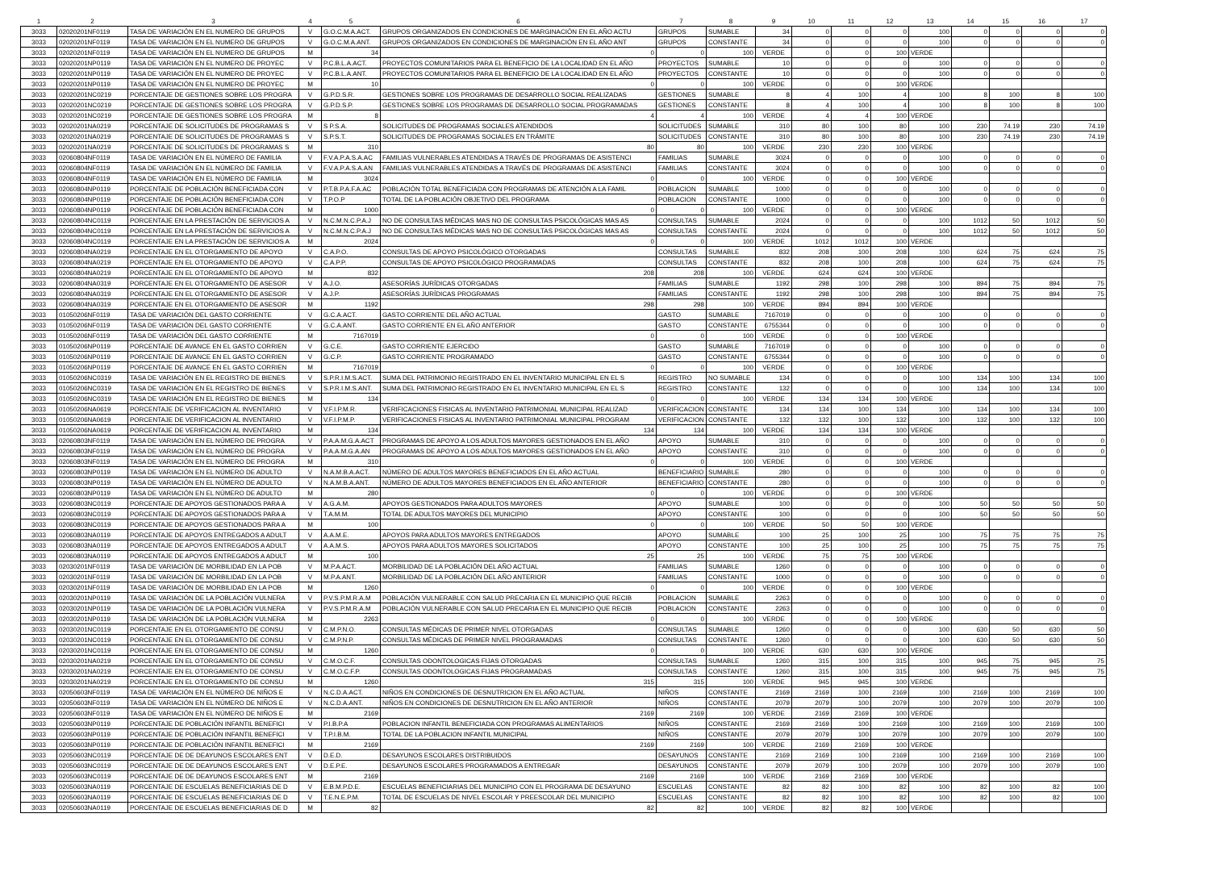| 1 | 2 | 3 | 4 | 5 | 6 | 7 | 8 | 9 | 10 | 11 | 12 | 13 | 14 | 15 | 16 | 17 |
| --- | --- | --- | --- | --- | --- | --- | --- | --- | --- | --- | --- | --- | --- | --- | --- | --- |
| 3033 | 02020201NF0119 | TASA DE VARIACIÓN EN EL NUMERO DE GRUPOS | V | G.O.C.M.A.ACT. | GRUPOS ORGANIZADOS EN CONDICIONES DE MARGINACIÓN EN EL AÑO ACTU | GRUPOS | SUMABLE | 34 | 0 | 0 | 0 | 100 | 0 | 0 | 0 | 0 |
| 3033 | 02020201NF0119 | TASA DE VARIACIÓN EN EL NUMERO DE GRUPOS | V | G.O.C.M.A.ANT. | GRUPOS ORGANIZADOS EN CONDICIONES DE MARGINACIÓN EN EL AÑO ANT | GRUPOS | CONSTANTE | 34 | 0 | 0 | 0 | 100 | 0 | 0 | 0 | 0 |
| 3033 | 02020201NF0119 | TASA DE VARIACIÓN EN EL NUMERO DE GRUPOS | M | 34 | 0 | 0 | 100 | VERDE | 0 | 0 | 100 | VERDE | | | | |
| 3033 | 02020201NP0119 | TASA DE VARIACIÓN EN EL NUMERO DE PROYEC | V | P.C.B.L.A.ACT. | PROYECTOS COMUNITARIOS PARA EL BENEFICIO DE LA LOCALIDAD EN EL AÑO | PROYECTOS | SUMABLE | 10 | 0 | 0 | 0 | 100 | 0 | 0 | 0 | 0 |
| 3033 | 02020201NP0119 | TASA DE VARIACIÓN EN EL NUMERO DE PROYEC | V | P.C.B.L.A.ANT. | PROYECTOS COMUNITARIOS PARA EL BENEFICIO DE LA LOCALIDAD EN EL AÑO | PROYECTOS | CONSTANTE | 10 | 0 | 0 | 0 | 100 | 0 | 0 | 0 | 0 |
| 3033 | 02020201NP0119 | TASA DE VARIACIÓN EN EL NUMERO DE PROYEC | M | 10 | 0 | 0 | 100 | VERDE | 0 | 0 | 100 | VERDE | | | | |
| 3033 | 02020201NC0219 | PORCENTAJE DE GESTIONES SOBRE LOS PROGRA | V | G.P.D.S.R. | GESTIONES SOBRE LOS PROGRAMAS DE DESARROLLO SOCIAL REALIZADAS | GESTIONES | SUMABLE | 8 | 4 | 100 | 4 | 100 | 8 | 100 | 8 | 100 |
| 3033 | 02020201NC0219 | PORCENTAJE DE GESTIONES SOBRE LOS PROGRA | V | G.P.D.S.P. | GESTIONES SOBRE LOS PROGRAMAS DE DESARROLLO SOCIAL PROGRAMADAS | GESTIONES | CONSTANTE | 8 | 4 | 100 | 4 | 100 | 8 | 100 | 8 | 100 |
| 3033 | 02020201NC0219 | PORCENTAJE DE GESTIONES SOBRE LOS PROGRA | M | 8 | 4 | 4 | 100 | VERDE | 4 | 4 | 100 | VERDE | | | | |
| 3033 | 02020201NA0219 | PORCENTAJE DE SOLICITUDES DE PROGRAMAS S | V | S P.S.A. | SOLICITUDES DE PROGRAMAS SOCIALES ATENDIDOS | SOLICITUDES | SUMABLE | 310 | 80 | 100 | 80 | 100 | 230 | 74.19 | 230 | 74.19 |
| 3033 | 02020201NA0219 | PORCENTAJE DE SOLICITUDES DE PROGRAMAS S | V | S.P.S.T. | SOLICITUDES DE PROGRAMAS SOCIALES EN TRÁMITE | SOLICITUDES | CONSTANTE | 310 | 80 | 100 | 80 | 100 | 230 | 74.19 | 230 | 74.19 |
| 3033 | 02020201NA0219 | PORCENTAJE DE SOLICITUDES DE PROGRAMAS S | M | 310 | 80 | 80 | 100 | VERDE | 230 | 230 | 100 | VERDE | | | | |
| 3033 | 02060804NF0119 | TASA DE VARIACIÓN EN EL NÚMERO DE FAMILIA | V | F.V.A.P.A.S.A.AC | FAMILIAS VULNERABLES ATENDIDAS A TRAVÉS DE PROGRAMAS DE ASISTENCI | FAMILIAS | SUMABLE | 3024 | 0 | 0 | 0 | 100 | 0 | 0 | 0 | 0 |
| 3033 | 02060804NF0119 | TASA DE VARIACIÓN EN EL NÚMERO DE FAMILIA | V | F.V.A.P.A.S.A.AN | FAMILIAS VULNERABLES ATENDIDAS A TRAVÉS DE PROGRAMAS DE ASISTENCI | FAMILIAS | CONSTANTE | 3024 | 0 | 0 | 0 | 100 | 0 | 0 | 0 | 0 |
| 3033 | 02060804NF0119 | TASA DE VARIACIÓN EN EL NÚMERO DE FAMILIA | M | 3024 | 0 | 0 | 100 | VERDE | 0 | 0 | 100 | VERDE | | | | |
| 3033 | 02060804NP0119 | PORCENTAJE DE POBLACIÓN BENEFICIADA CON | V | P.T.B.P.A.F.A.AC | POBLACIÓN TOTAL BENEFICIADA CON PROGRAMAS DE ATENCIÓN A LA FAMIL | POBLACION | SUMABLE | 1000 | 0 | 0 | 0 | 100 | 0 | 0 | 0 | 0 |
| 3033 | 02060804NP0119 | PORCENTAJE DE POBLACIÓN BENEFICIADA CON | V | T.P.O.P | TOTAL DE LA POBLACIÓN OBJETIVO DEL PROGRAMA | POBLACION | CONSTANTE | 1000 | 0 | 0 | 0 | 100 | 0 | 0 | 0 | 0 |
| 3033 | 02060804NP0119 | PORCENTAJE DE POBLACIÓN BENEFICIADA CON | M | 1000 | 0 | 0 | 100 | VERDE | 0 | 0 | 100 | VERDE | | | | |
| 3033 | 02060804NC0119 | PORCENTAJE EN LA PRESTACIÓN DE SERVICIOS A | V | N.C.M.N.C.P.A.J | NO DE CONSULTAS MÉDICAS MAS NO DE CONSULTAS PSICOLÓGICAS MAS AS | CONSULTAS | SUMABLE | 2024 | 0 | 0 | 0 | 100 | 1012 | 50 | 1012 | 50 |
| 3033 | 02060804NC0119 | PORCENTAJE EN LA PRESTACIÓN DE SERVICIOS A | V | N.C.M.N.C.P.A.J | NO DE CONSULTAS MÉDICAS MAS NO DE CONSULTAS PSICOLÓGICAS MAS AS | CONSULTAS | CONSTANTE | 2024 | 0 | 0 | 0 | 100 | 1012 | 50 | 1012 | 50 |
| 3033 | 02060804NC0119 | PORCENTAJE EN LA PRESTACIÓN DE SERVICIOS A | M | 2024 | 0 | 0 | 100 | VERDE | 1012 | 1012 | 100 | VERDE | | | | |
| 3033 | 02060804NA0219 | PORCENTAJE EN EL OTORGAMIENTO DE APOYO | V | C.A.P.O. | CONSULTAS DE APOYO PSICOLÓGICO OTORGADAS | CONSULTAS | SUMABLE | 832 | 208 | 100 | 208 | 100 | 624 | 75 | 624 | 75 |
| 3033 | 02060804NA0219 | PORCENTAJE EN EL OTORGAMIENTO DE APOYO | V | C.A.P.P. | CONSULTAS DE APOYO PSICOLÓGICO PROGRAMADAS | CONSULTAS | CONSTANTE | 832 | 208 | 100 | 208 | 100 | 624 | 75 | 624 | 75 |
| 3033 | 02060804NA0219 | PORCENTAJE EN EL OTORGAMIENTO DE APOYO | M | 832 | 208 | 208 | 100 | VERDE | 624 | 624 | 100 | VERDE | | | | |
| 3033 | 02060804NA0319 | PORCENTAJE EN EL OTORGAMIENTO DE ASESOR | V | A.J.O. | ASESORÍAS JURÍDICAS OTORGADAS | FAMILIAS | SUMABLE | 1192 | 298 | 100 | 298 | 100 | 894 | 75 | 894 | 75 |
| 3033 | 02060804NA0319 | PORCENTAJE EN EL OTORGAMIENTO DE ASESOR | V | A.J.P. | ASESORÍAS JURÍDICAS PROGRAMAS | FAMILIAS | CONSTANTE | 1192 | 298 | 100 | 298 | 100 | 894 | 75 | 894 | 75 |
| 3033 | 02060804NA0319 | PORCENTAJE EN EL OTORGAMIENTO DE ASESOR | M | 1192 | 298 | 298 | 100 | VERDE | 894 | 894 | 100 | VERDE | | | | |
| 3033 | 01050206NF0119 | TASA DE VARIACIÓN DEL GASTO CORRIENTE | V | G.C.A.ACT. | GASTO CORRIENTE DEL AÑO ACTUAL | GASTO | SUMABLE | 7167019 | 0 | 0 | 0 | 100 | 0 | 0 | 0 | 0 |
| 3033 | 01050206NF0119 | TASA DE VARIACIÓN DEL GASTO CORRIENTE | V | G.C.A.ANT. | GASTO CORRIENTE EN EL AÑO ANTERIOR | GASTO | CONSTANTE | 6755344 | 0 | 0 | 0 | 100 | 0 | 0 | 0 | 0 |
| 3033 | 01050206NF0119 | TASA DE VARIACIÓN DEL GASTO CORRIENTE | M | 7167019 | 0 | 0 | 100 | VERDE | 0 | 0 | 100 | VERDE | | | | |
| 3033 | 01050206NP0119 | PORCENTAJE DE AVANCE EN EL GASTO CORRIEN | V | G.C.E. | GASTO CORRIENTE EJERCIDO | GASTO | SUMABLE | 7167019 | 0 | 0 | 0 | 100 | 0 | 0 | 0 | 0 |
| 3033 | 01050206NP0119 | PORCENTAJE DE AVANCE EN EL GASTO CORRIEN | V | G.C.P. | GASTO CORRIENTE PROGRAMADO | GASTO | CONSTANTE | 6755344 | 0 | 0 | 0 | 100 | 0 | 0 | 0 | 0 |
| 3033 | 01050206NP0119 | PORCENTAJE DE AVANCE EN EL GASTO CORRIEN | M | 7167019 | 0 | 0 | 100 | VERDE | 0 | 0 | 100 | VERDE | | | | |
| 3033 | 01050206NC0319 | TASA DE VARIACIÓN EN EL REGISTRO DE BIENES | V | S.P.R.I.M.S.ACT. | SUMA DEL PATRIMONIO REGISTRADO EN EL INVENTARIO MUNICIPAL EN EL S | REGISTRO | NO SUMABLE | 134 | 0 | 0 | 0 | 100 | 134 | 100 | 134 | 100 |
| 3033 | 01050206NC0319 | TASA DE VARIACIÓN EN EL REGISTRO DE BIENES | V | S.P.R.I.M.S.ANT. | SUMA DEL PATRIMONIO REGISTRADO EN EL INVENTARIO MUNICIPAL EN EL S | REGISTRO | CONSTANTE | 132 | 0 | 0 | 0 | 100 | 134 | 100 | 134 | 100 |
| 3033 | 01050206NC0319 | TASA DE VARIACIÓN EN EL REGISTRO DE BIENES | M | 134 | 0 | 0 | 100 | VERDE | 134 | 134 | 100 | VERDE | | | | |
| 3033 | 01050206NA0619 | PORCENTAJE DE VERIFICACION AL INVENTARIO | V | V.F.I.P.M.R. | VERIFICACIONES FISICAS AL INVENTARIO PATRIMONIAL MUNICIPAL REALIZAD | VERIFICACION | CONSTANTE | 134 | 134 | 100 | 134 | 100 | 134 | 100 | 134 | 100 |
| 3033 | 01050206NA0619 | PORCENTAJE DE VERIFICACION AL INVENTARIO | V | V.F.I.P.M.P. | VERIFICACIONES FISICAS AL INVENTARIO PATRIMONIAL MUNICIPAL PROGRAM | VERIFICACION | CONSTANTE | 132 | 132 | 100 | 132 | 100 | 132 | 100 | 132 | 100 |
| 3033 | 01050206NA0619 | PORCENTAJE DE VERIFICACION AL INVENTARIO | M | 134 | 134 | 134 | 100 | VERDE | 134 | 134 | 100 | VERDE | | | | |
| 3033 | 02060803NF0119 | TASA DE VARIACIÓN EN EL NÚMERO DE PROGRA | V | P.A.A.M.G.A.ACT | PROGRAMAS DE APOYO A LOS ADULTOS MAYORES GESTIONADOS EN EL AÑO | APOYO | SUMABLE | 310 | 0 | 0 | 0 | 100 | 0 | 0 | 0 | 0 |
| 3033 | 02060803NF0119 | TASA DE VARIACIÓN EN EL NÚMERO DE PROGRA | V | P.A.A.M.G.A.AN | PROGRAMAS DE APOYO A LOS ADULTOS MAYORES GESTIONADOS EN EL AÑO | APOYO | CONSTANTE | 310 | 0 | 0 | 0 | 100 | 0 | 0 | 0 | 0 |
| 3033 | 02060803NF0119 | TASA DE VARIACIÓN EN EL NÚMERO DE PROGRA | M | 310 | 0 | 0 | 100 | VERDE | 0 | 0 | 100 | VERDE | | | | |
| 3033 | 02060803NP0119 | TASA DE VARIACIÓN EN EL NÚMERO DE ADULTO | V | N.A.M.B.A.ACT. | NÚMERO DE ADULTOS MAYORES BENEFICIADOS EN EL AÑO ACTUAL | BENEFICIARIO | SUMABLE | 280 | 0 | 0 | 0 | 100 | 0 | 0 | 0 | 0 |
| 3033 | 02060803NP0119 | TASA DE VARIACIÓN EN EL NÚMERO DE ADULTO | V | N.A.M.B.A.ANT. | NÚMERO DE ADULTOS MAYORES BENEFICIADOS EN EL AÑO ANTERIOR | BENEFICIARIO | CONSTANTE | 280 | 0 | 0 | 0 | 100 | 0 | 0 | 0 | 0 |
| 3033 | 02060803NP0119 | TASA DE VARIACIÓN EN EL NÚMERO DE ADULTO | M | 280 | 0 | 0 | 100 | VERDE | 0 | 0 | 100 | VERDE | | | | |
| 3033 | 02060803NC0119 | PORCENTAJE DE APOYOS GESTIONADOS PARA A | V | A.G.A.M. | APOYOS GESTIONADOS PARA ADULTOS MAYORES | APOYO | SUMABLE | 100 | 0 | 0 | 0 | 100 | 50 | 50 | 50 | 50 |
| 3033 | 02060803NC0119 | PORCENTAJE DE APOYOS GESTIONADOS PARA A | V | T.A.M.M. | TOTAL DE ADULTOS MAYORES DEL MUNICIPIO | APOYO | CONSTANTE | 100 | 0 | 0 | 0 | 100 | 50 | 50 | 50 | 50 |
| 3033 | 02060803NC0119 | PORCENTAJE DE APOYOS GESTIONADOS PARA A | M | 100 | 0 | 0 | 100 | VERDE | 50 | 50 | 100 | VERDE | | | | |
| 3033 | 02060803NA0119 | PORCENTAJE DE APOYOS ENTREGADOS A ADULT | V | A.A.M.E. | APOYOS PARA ADULTOS MAYORES ENTREGADOS | APOYO | SUMABLE | 100 | 25 | 100 | 25 | 100 | 75 | 75 | 75 | 75 |
| 3033 | 02060803NA0119 | PORCENTAJE DE APOYOS ENTREGADOS A ADULT | V | A.A.M.S. | APOYOS PARA ADULTOS MAYORES SOLICITADOS | APOYO | CONSTANTE | 100 | 25 | 100 | 25 | 100 | 75 | 75 | 75 | 75 |
| 3033 | 02060803NA0119 | PORCENTAJE DE APOYOS ENTREGADOS A ADULT | M | 100 | 25 | 25 | 100 | VERDE | 75 | 75 | 100 | VERDE | | | | |
| 3033 | 02030201NF0119 | TASA DE VARIACIÓN DE MORBILIDAD EN LA POB | V | M.P.A.ACT. | MORBILIDAD DE LA POBLACIÓN DEL AÑO ACTUAL | FAMILIAS | SUMABLE | 1260 | 0 | 0 | 0 | 100 | 0 | 0 | 0 | 0 |
| 3033 | 02030201NF0119 | TASA DE VARIACIÓN DE MORBILIDAD EN LA POB | V | M.P.A.ANT. | MORBILIDAD DE LA POBLACIÓN DEL AÑO ANTERIOR | FAMILIAS | CONSTANTE | 1000 | 0 | 0 | 0 | 100 | 0 | 0 | 0 | 0 |
| 3033 | 02030201NF0119 | TASA DE VARIACIÓN DE MORBILIDAD EN LA POB | M | 1260 | 0 | 0 | 100 | VERDE | 0 | 0 | 100 | VERDE | | | | |
| 3033 | 02030201NP0119 | TASA DE VARIACIÓN DE LA POBLACIÓN VULNERA | V | P.V.S.P.M.R.A.M | POBLACIÓN VULNERABLE CON SALUD PRECARIA EN EL MUNICIPIO QUE RECIB | POBLACION | SUMABLE | 2263 | 0 | 0 | 0 | 100 | 0 | 0 | 0 | 0 |
| 3033 | 02030201NP0119 | TASA DE VARIACIÓN DE LA POBLACIÓN VULNERA | V | P.V.S.P.M.R.A.M | POBLACIÓN VULNERABLE CON SALUD PRECARIA EN EL MUNICIPIO QUE RECIB | POBLACION | CONSTANTE | 2263 | 0 | 0 | 0 | 100 | 0 | 0 | 0 | 0 |
| 3033 | 02030201NP0119 | TASA DE VARIACIÓN DE LA POBLACIÓN VULNERA | M | 2263 | 0 | 0 | 100 | VERDE | 0 | 0 | 100 | VERDE | | | | |
| 3033 | 02030201NC0119 | PORCENTAJE EN EL OTORGAMIENTO DE CONSU | V | C.M.P.N.O. | CONSULTAS MÉDICAS DE PRIMER NIVEL OTORGADAS | CONSULTAS | SUMABLE | 1260 | 0 | 0 | 0 | 100 | 630 | 50 | 630 | 50 |
| 3033 | 02030201NC0119 | PORCENTAJE EN EL OTORGAMIENTO DE CONSU | V | C.M.P.N.P. | CONSULTAS MÉDICAS DE PRIMER NIVEL PROGRAMADAS | CONSULTAS | CONSTANTE | 1260 | 0 | 0 | 0 | 100 | 630 | 50 | 630 | 50 |
| 3033 | 02030201NC0119 | PORCENTAJE EN EL OTORGAMIENTO DE CONSU | M | 1260 | 0 | 0 | 100 | VERDE | 630 | 630 | 100 | VERDE | | | | |
| 3033 | 02030201NA0219 | PORCENTAJE EN EL OTORGAMIENTO DE CONSU | V | C.M.O.C.F. | CONSULTAS ODONTOLOGICAS FIJAS OTORGADAS | CONSULTAS | SUMABLE | 1260 | 315 | 100 | 315 | 100 | 945 | 75 | 945 | 75 |
| 3033 | 02030201NA0219 | PORCENTAJE EN EL OTORGAMIENTO DE CONSU | V | C.M.O.C.F.P. | CONSULTAS ODONTOLOGICAS FIJAS PROGRAMADAS | CONSULTAS | CONSTANTE | 1260 | 315 | 100 | 315 | 100 | 945 | 75 | 945 | 75 |
| 3033 | 02030201NA0219 | PORCENTAJE EN EL OTORGAMIENTO DE CONSU | M | 1260 | 315 | 315 | 100 | VERDE | 945 | 945 | 100 | VERDE | | | | |
| 3033 | 02050603NF0119 | TASA DE VARIACIÓN EN EL NÚMERO DE NIÑOS E | V | N.C.D.A.ACT. | NIÑOS EN CONDICIONES DE DESNUTRICION EN EL AÑO ACTUAL | NIÑOS | CONSTANTE | 2169 | 2169 | 100 | 2169 | 100 | 2169 | 100 | 2169 | 100 |
| 3033 | 02050603NF0119 | TASA DE VARIACIÓN EN EL NÚMERO DE NIÑOS E | V | N.C.D.A.ANT. | NIÑOS EN CONDICIONES DE DESNUTRICION EN EL AÑO ANTERIOR | NIÑOS | CONSTANTE | 2079 | 2079 | 100 | 2079 | 100 | 2079 | 100 | 2079 | 100 |
| 3033 | 02050603NF0119 | TASA DE VARIACIÓN EN EL NÚMERO DE NIÑOS E | M | 2169 | 2169 | 2169 | 100 | VERDE | 2169 | 2169 | 100 | VERDE | | | | |
| 3033 | 02050603NP0119 | PORCENTAJE DE POBLACIÓN INFANTIL BENEFICI | V | P.I.B.P.A | POBLACION INFANTIL BENEFICIADA CON PROGRAMAS ALIMENTARIOS | NIÑOS | CONSTANTE | 2169 | 2169 | 100 | 2169 | 100 | 2169 | 100 | 2169 | 100 |
| 3033 | 02050603NP0119 | PORCENTAJE DE POBLACIÓN INFANTIL BENEFICI | V | T.P.I.B.M. | TOTAL DE LA POBLACION INFANTIL MUNICIPAL | NIÑOS | CONSTANTE | 2079 | 2079 | 100 | 2079 | 100 | 2079 | 100 | 2079 | 100 |
| 3033 | 02050603NP0119 | PORCENTAJE DE POBLACIÓN INFANTIL BENEFICI | M | 2169 | 2169 | 2169 | 100 | VERDE | 2169 | 2169 | 100 | VERDE | | | | |
| 3033 | 02050603NC0119 | PORCENTAJE DE DE DEAYUNOS ESCOLARES ENT | V | D.E.D. | DESAYUNOS ESCOLARES DISTRIBUIDOS | DESAYUNOS | CONSTANTE | 2169 | 2169 | 100 | 2169 | 100 | 2169 | 100 | 2169 | 100 |
| 3033 | 02050603NC0119 | PORCENTAJE DE DE DEAYUNOS ESCOLARES ENT | V | D.E.P.E. | DESAYUNOS ESCOLARES PROGRAMADOS A ENTREGAR | DESAYUNOS | CONSTANTE | 2079 | 2079 | 100 | 2079 | 100 | 2079 | 100 | 2079 | 100 |
| 3033 | 02050603NC0119 | PORCENTAJE DE DE DEAYUNOS ESCOLARES ENT | M | 2169 | 2169 | 2169 | 100 | VERDE | 2169 | 2169 | 100 | VERDE | | | | |
| 3033 | 02050603NA0119 | PORCENTAJE DE ESCUELAS BENEFICIARIAS DE D | V | E.B.M.P.D.E. | ESCUELAS BENEFICIARIAS DEL MUNICIPIO CON EL PROGRAMA DE DESAYUNO | ESCUELAS | CONSTANTE | 82 | 82 | 100 | 82 | 100 | 82 | 100 | 82 | 100 |
| 3033 | 02050603NA0119 | PORCENTAJE DE ESCUELAS BENEFICIARIAS DE D | V | T.E.N.E.P.M. | TOTAL DE ESCUELAS DE NIVEL ESCOLAR Y PREESCOLAR DEL MUNICIPIO | ESCUELAS | CONSTANTE | 82 | 82 | 100 | 82 | 100 | 82 | 100 | 82 | 100 |
| 3033 | 02050603NA0119 | PORCENTAJE DE ESCUELAS BENEFICIARIAS DE D | M | 82 | 82 | 82 | 100 | VERDE | 82 | 82 | 100 | VERDE | | | | |